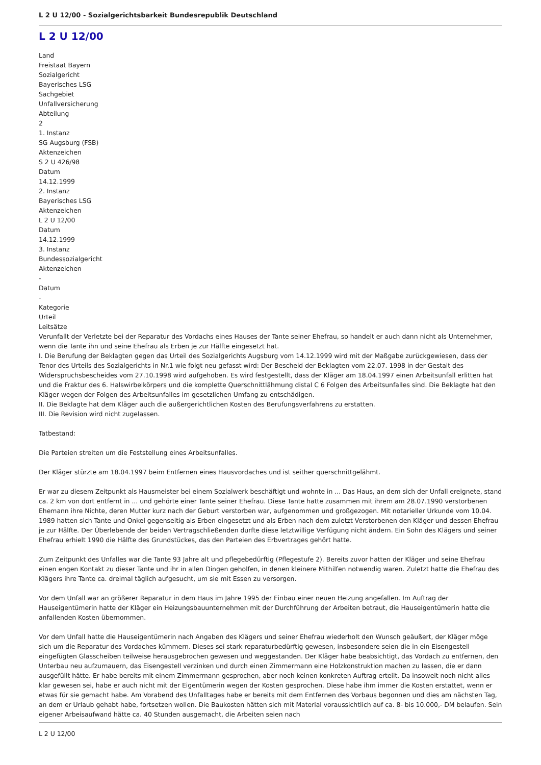L 2 U 12/00 - Sozialgerichtsbarkeit Bundesrepublik Deutschland
L 2 U 12/00
Land
Freistaat Bayern
Sozialgericht
Bayerisches LSG
Sachgebiet
Unfallversicherung
Abteilung
2
1. Instanz
SG Augsburg (FSB)
Aktenzeichen
S 2 U 426/98
Datum
14.12.1999
2. Instanz
Bayerisches LSG
Aktenzeichen
L 2 U 12/00
Datum
14.12.1999
3. Instanz
Bundessozialgericht
Aktenzeichen
-
Datum
-
Kategorie
Urteil
Leitsätze
Verunfallt der Verletzte bei der Reparatur des Vordachs eines Hauses der Tante seiner Ehefrau, so handelt er auch dann nicht als Unternehmer, wenn die Tante ihn und seine Ehefrau als Erben je zur Hälfte eingesetzt hat.
I. Die Berufung der Beklagten gegen das Urteil des Sozialgerichts Augsburg vom 14.12.1999 wird mit der Maßgabe zurückgewiesen, dass der Tenor des Urteils des Sozialgerichts in Nr.1 wie folgt neu gefasst wird: Der Bescheid der Beklagten vom 22.07. 1998 in der Gestalt des Widerspruchsbescheides vom 27.10.1998 wird aufgehoben. Es wird festgestellt, dass der Kläger am 18.04.1997 einen Arbeitsunfall erlitten hat und die Fraktur des 6. Halswirbelkörpers und die komplette Querschnittlähmung distal C 6 Folgen des Arbeitsunfalles sind. Die Beklagte hat den Kläger wegen der Folgen des Arbeitsunfalles im gesetzlichen Umfang zu entschädigen.
II. Die Beklagte hat dem Kläger auch die außergerichtlichen Kosten des Berufungsverfahrens zu erstatten.
III. Die Revision wird nicht zugelassen.
Tatbestand:
Die Parteien streiten um die Feststellung eines Arbeitsunfalles.
Der Kläger stürzte am 18.04.1997 beim Entfernen eines Hausvordaches und ist seither querschnittgelähmt.
Er war zu diesem Zeitpunkt als Hausmeister bei einem Sozialwerk beschäftigt und wohnte in ... Das Haus, an dem sich der Unfall ereignete, stand ca. 2 km von dort entfernt in ... und gehörte einer Tante seiner Ehefrau. Diese Tante hatte zusammen mit ihrem am 28.07.1990 verstorbenen Ehemann ihre Nichte, deren Mutter kurz nach der Geburt verstorben war, aufgenommen und großgezogen. Mit notarieller Urkunde vom 10.04. 1989 hatten sich Tante und Onkel gegenseitig als Erben eingesetzt und als Erben nach dem zuletzt Verstorbenen den Kläger und dessen Ehefrau je zur Hälfte. Der Überlebende der beiden Vertragschließenden durfte diese letztwillige Verfügung nicht ändern. Ein Sohn des Klägers und seiner Ehefrau erhielt 1990 die Hälfte des Grundstückes, das den Parteien des Erbvertrages gehört hatte.
Zum Zeitpunkt des Unfalles war die Tante 93 Jahre alt und pflegebedürftig (Pflegestufe 2). Bereits zuvor hatten der Kläger und seine Ehefrau einen engen Kontakt zu dieser Tante und ihr in allen Dingen geholfen, in denen kleinere Mithilfen notwendig waren. Zuletzt hatte die Ehefrau des Klägers ihre Tante ca. dreimal täglich aufgesucht, um sie mit Essen zu versorgen.
Vor dem Unfall war an größerer Reparatur in dem Haus im Jahre 1995 der Einbau einer neuen Heizung angefallen. Im Auftrag der Hauseigentümerin hatte der Kläger ein Heizungsbauunternehmen mit der Durchführung der Arbeiten betraut, die Hauseigentümerin hatte die anfallenden Kosten übernommen.
Vor dem Unfall hatte die Hauseigentümerin nach Angaben des Klägers und seiner Ehefrau wiederholt den Wunsch geäußert, der Kläger möge sich um die Reparatur des Vordaches kümmern. Dieses sei stark reparaturbedürftig gewesen, insbesondere seien die in ein Eisengestell eingefügten Glasscheiben teilweise herausgebrochen gewesen und weggestanden. Der Kläger habe beabsichtigt, das Vordach zu entfernen, den Unterbau neu aufzumauern, das Eisengestell verzinken und durch einen Zimmermann eine Holzkonstruktion machen zu lassen, die er dann ausgefüllt hätte. Er habe bereits mit einem Zimmermann gesprochen, aber noch keinen konkreten Auftrag erteilt. Da insoweit noch nicht alles klar gewesen sei, habe er auch nicht mit der Eigentümerin wegen der Kosten gesprochen. Diese habe ihm immer die Kosten erstattet, wenn er etwas für sie gemacht habe. Am Vorabend des Unfalltages habe er bereits mit dem Entfernen des Vorbaus begonnen und dies am nächsten Tag, an dem er Urlaub gehabt habe, fortsetzen wollen. Die Baukosten hätten sich mit Material voraussichtlich auf ca. 8- bis 10.000,- DM belaufen. Sein eigener Arbeisaufwand hätte ca. 40 Stunden ausgemacht, die Arbeiten seien nach
L 2 U 12/00